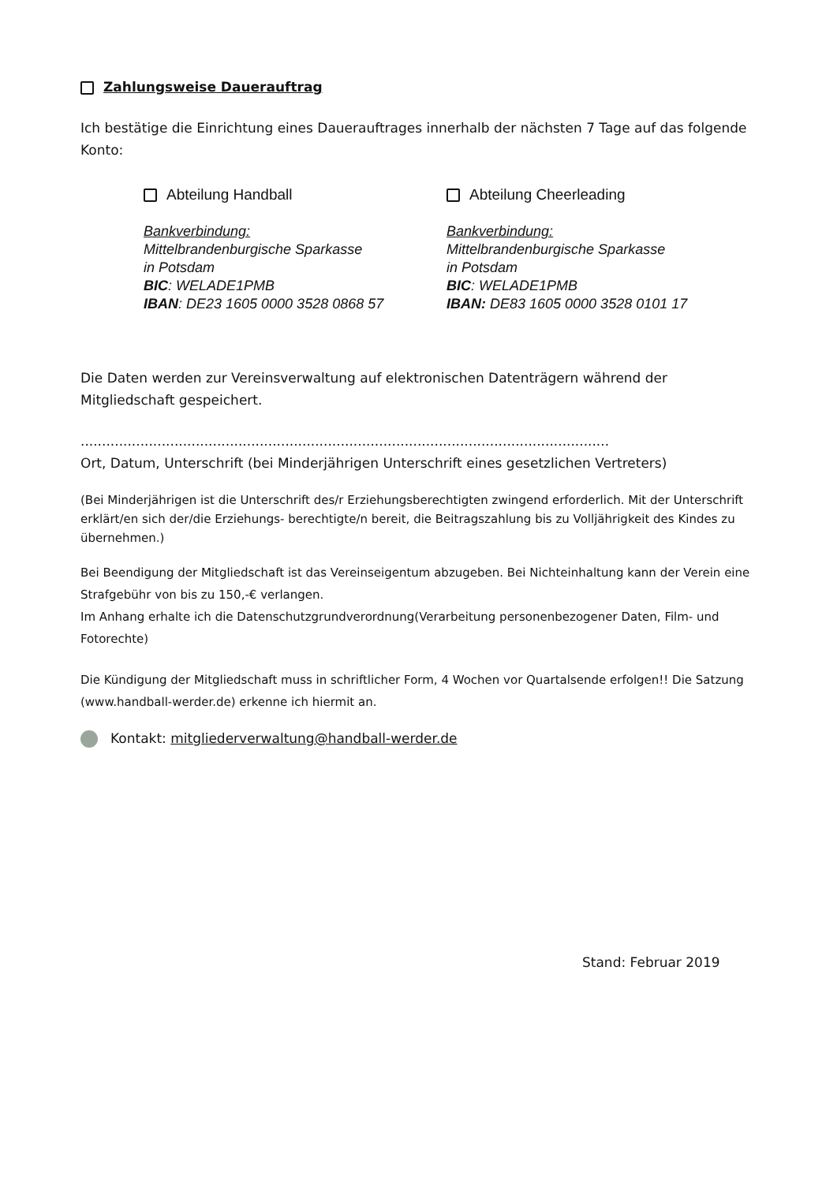Zahlungsweise Dauerauftrag
Ich bestätige die Einrichtung eines Dauerauftrages innerhalb der nächsten 7 Tage auf das folgende Konto:
Abteilung Handball
Bankverbindung:
Mittelbrandenburgische Sparkasse
in Potsdam
BIC: WELADE1PMB
IBAN: DE23 1605 0000 3528 0868 57
Abteilung Cheerleading
Bankverbindung:
Mittelbrandenburgische Sparkasse
in Potsdam
BIC: WELADE1PMB
IBAN: DE83 1605 0000 3528 0101 17
Die Daten werden zur Vereinsverwaltung auf elektronischen Datenträgern während der Mitgliedschaft gespeichert.
............................................................................................................................
Ort, Datum, Unterschrift (bei Minderjährigen Unterschrift eines gesetzlichen Vertreters)
(Bei Minderjährigen ist die Unterschrift des/r Erziehungsberechtigten zwingend erforderlich. Mit der Unterschrift erklärt/en sich der/die Erziehungs- berechtigte/n bereit, die Beitragszahlung bis zu Volljährigkeit des Kindes zu übernehmen.)
Bei Beendigung der Mitgliedschaft ist das Vereinseigentum abzugeben. Bei Nichteinhaltung kann der Verein eine Strafgebühr von bis zu 150,-€ verlangen.
Im Anhang erhalte ich die Datenschutzgrundverordnung(Verarbeitung personenbezogener Daten, Film- und Fotorechte)
Die Kündigung der Mitgliedschaft muss in schriftlicher Form, 4 Wochen vor Quartalsende erfolgen!! Die Satzung (www.handball-werder.de) erkenne ich hiermit an.
Kontakt: mitgliederverwaltung@handball-werder.de
Stand: Februar 2019